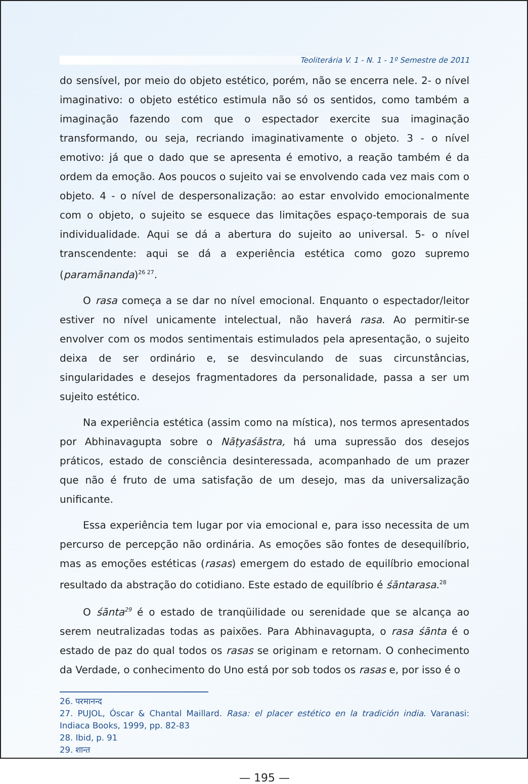Teoliterária V. 1 - N. 1 - 1º Semestre de 2011
do sensível, por meio do objeto estético, porém, não se encerra nele. 2- o nível imaginativo: o objeto estético estimula não só os sentidos, como também a imaginação fazendo com que o espectador exercite sua imaginação transformando, ou seja, recriando imaginativamente o objeto. 3 - o nível emotivo: já que o dado que se apresenta é emotivo, a reação também é da ordem da emoção. Aos poucos o sujeito vai se envolvendo cada vez mais com o objeto. 4 - o nível de despersonalização: ao estar envolvido emocionalmente com o objeto, o sujeito se esquece das limitações espaço-temporais de sua individualidade. Aqui se dá a abertura do sujeito ao universal. 5- o nível transcendente: aqui se dá a experiência estética como gozo supremo (paramānanda)<sup>26 27</sup>.
O rasa começa a se dar no nível emocional. Enquanto o espectador/leitor estiver no nível unicamente intelectual, não haverá rasa. Ao permitir-se envolver com os modos sentimentais estimulados pela apresentação, o sujeito deixa de ser ordinário e, se desvinculando de suas circunstâncias, singularidades e desejos fragmentadores da personalidade, passa a ser um sujeito estético.
Na experiência estética (assim como na mística), nos termos apresentados por Abhinavagupta sobre o Nāṭyaśāstra, há uma supressão dos desejos práticos, estado de consciência desinteressada, acompanhado de um prazer que não é fruto de uma satisfação de um desejo, mas da universalização unificante.
Essa experiência tem lugar por via emocional e, para isso necessita de um percurso de percepção não ordinária. As emoções são fontes de desequilíbrio, mas as emoções estéticas (rasas) emergem do estado de equilíbrio emocional resultado da abstração do cotidiano. Este estado de equilíbrio é śāntarasa.<sup>28</sup>
O śānta<sup>29</sup> é o estado de tranqüilidade ou serenidade que se alcança ao serem neutralizadas todas as paixões. Para Abhinavagupta, o rasa śānta é o estado de paz do qual todos os rasas se originam e retornam. O conhecimento da Verdade, o conhecimento do Uno está por sob todos os rasas e, por isso é o
26. परमानन्द
27. PUJOL, Óscar & Chantal Maillard. Rasa: el placer estético en la tradición india. Varanasi: Indiaca Books, 1999, pp. 82-83
28. Ibid, p. 91
29. शान्त
— 195 —